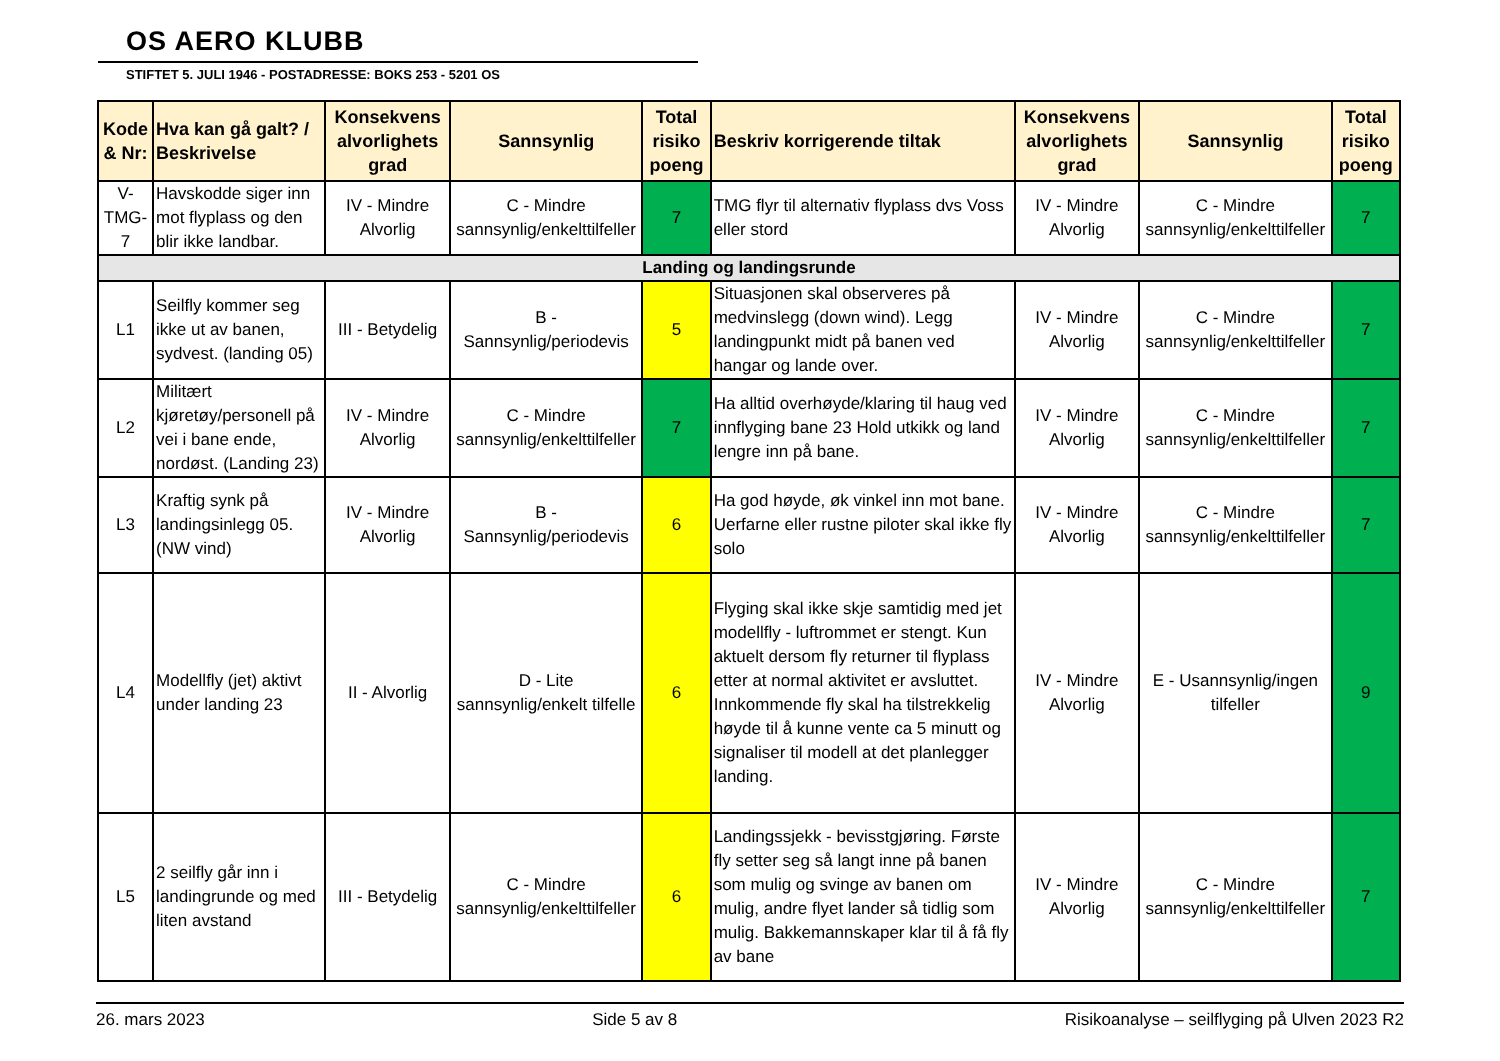OS AERO KLUBB
STIFTET 5. JULI 1946 - POSTADRESSE: BOKS 253 - 5201 OS
| Kode & Nr: | Hva kan gå galt? / Beskrivelse | Konsekvens alvorlighets grad | Sannsynlig | Total risiko poeng | Beskriv korrigerende tiltak | Konsekvens alvorlighets grad | Sannsynlig | Total risiko poeng |
| --- | --- | --- | --- | --- | --- | --- | --- | --- |
| V-TMG-7 | Havskodde siger inn mot flyplass og den blir ikke landbar. | IV - Mindre Alvorlig | C - Mindre sannsynlig/enkelttilfeller | 7 | TMG flyr til alternativ flyplass dvs Voss eller stord | IV - Mindre Alvorlig | C - Mindre sannsynlig/enkelttilfeller | 7 |
| Landing og landingsrunde | | | | | | | | |
| L1 | Seilfly kommer seg ikke ut av banen, sydvest. (landing 05) | III - Betydelig | B - Sannsynlig/periodevis | 5 | Situasjonen skal observeres på medvinslegg (down wind). Legg landingpunkt midt på banen ved hangar og lande over. | IV - Mindre Alvorlig | C - Mindre sannsynlig/enkelttilfeller | 7 |
| L2 | Militært kjøretøy/personell på vei i bane ende, nordøst. (Landing 23) | IV - Mindre Alvorlig | C - Mindre sannsynlig/enkelttilfeller | 7 | Ha alltid overhøyde/klaring til haug ved innflyging bane 23 Hold utkikk og land lengre inn på bane. | IV - Mindre Alvorlig | C - Mindre sannsynlig/enkelttilfeller | 7 |
| L3 | Kraftig synk på landingsinlegg 05. (NW vind) | IV - Mindre Alvorlig | B - Sannsynlig/periodevis | 6 | Ha god høyde, øk vinkel inn mot bane. Uerfarne eller rustne piloter skal ikke fly solo | IV - Mindre Alvorlig | C - Mindre sannsynlig/enkelttilfeller | 7 |
| L4 | Modellfly (jet) aktivt under landing 23 | II - Alvorlig | D - Lite sannsynlig/enkelt tilfelle | 6 | Flyging skal ikke skje samtidig med jet modellfly - luftrommet er stengt. Kun aktuelt dersom fly returner til flyplass etter at normal aktivitet er avsluttet. Innkommende fly skal ha tilstrekkelig høyde til å kunne vente ca 5 minutt og signaliser til modell at det planlegger landing. | IV - Mindre Alvorlig | E - Usannsynlig/ingen tilfeller | 9 |
| L5 | 2 seilfly går inn i landingrunde og med liten avstand | III - Betydelig | C - Mindre sannsynlig/enkelttilfeller | 6 | Landingssjekk - bevisstgjøring. Første fly setter seg så langt inne på banen som mulig og svinge av banen om mulig, andre flyet lander så tidlig som mulig. Bakkemannskaper klar til å få fly av bane | IV - Mindre Alvorlig | C - Mindre sannsynlig/enkelttilfeller | 7 |
26. mars 2023 Side 5 av 8 Risikoanalyse – seilflyging på Ulven 2023 R2